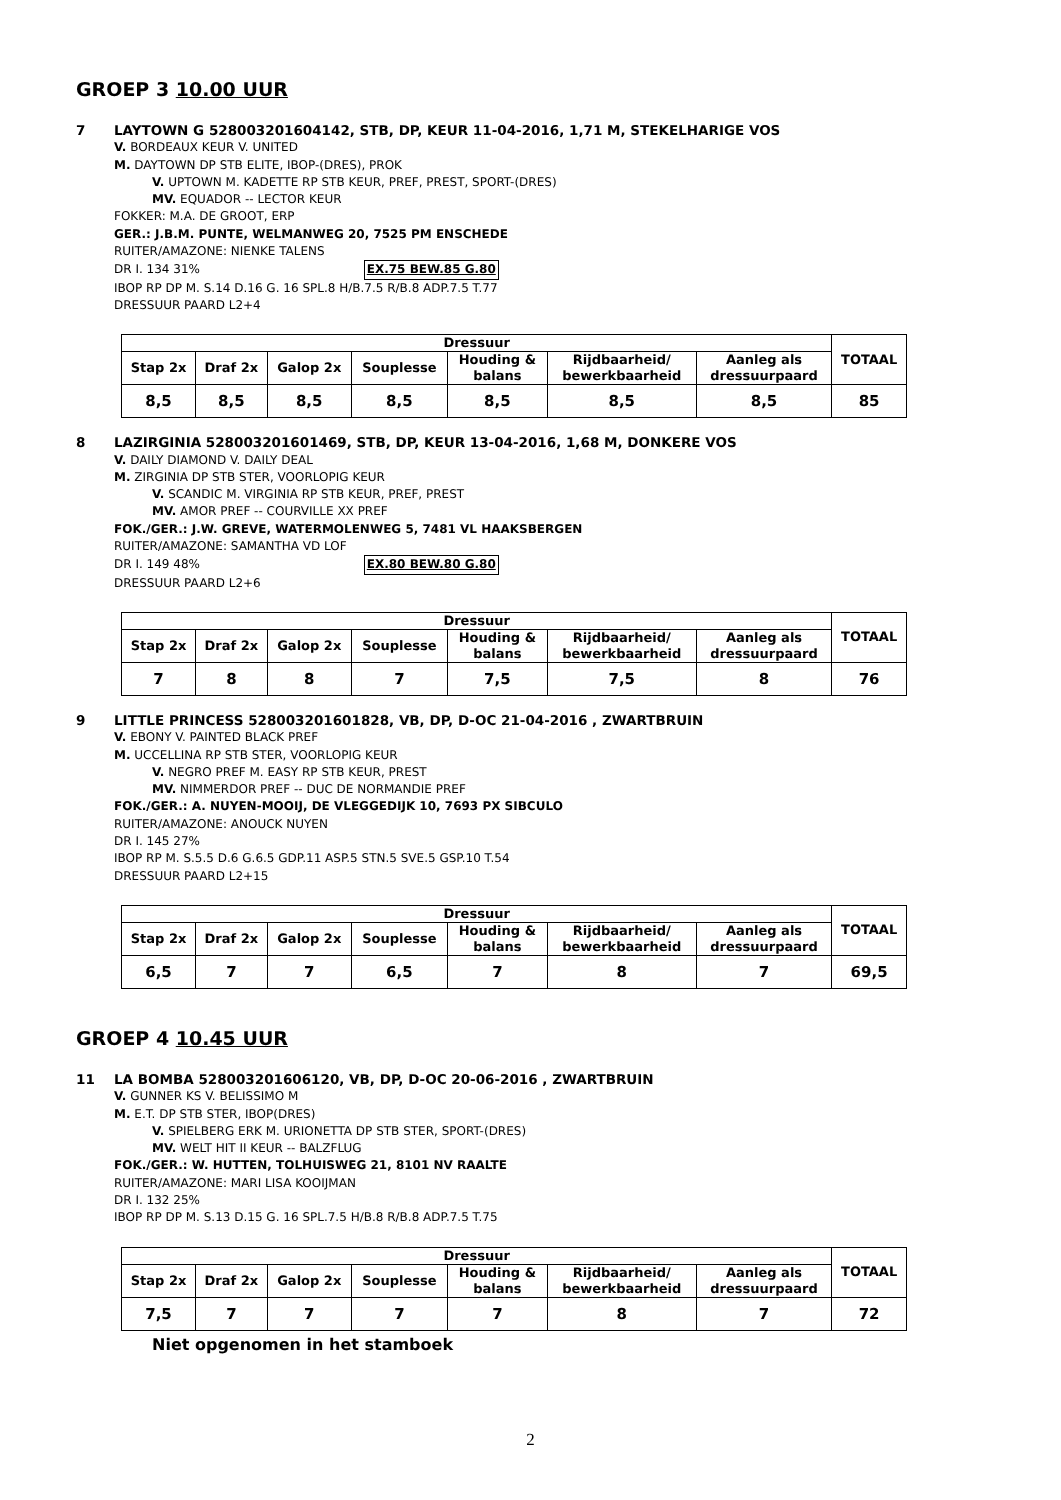GROEP 3 10.00 UUR
7 LAYTOWN G 528003201604142, STB, DP, KEUR 11-04-2016, 1,71 M, STEKELHARIGE VOS
V. BORDEAUX KEUR V. UNITED
M. DAYTOWN DP STB ELITE, IBOP-(DRES), PROK
V. UPTOWN M. KADETTE RP STB KEUR, PREF, PREST, SPORT-(DRES)
MV. EQUADOR -- LECTOR KEUR
FOKKER: M.A. DE GROOT, ERP
GER.: J.B.M. PUNTE, WELMANWEG 20, 7525 PM ENSCHEDE
RUITER/AMAZONE: NIENKE TALENS
DR I. 134 31% EX.75 BEW.85 G.80
IBOP RP DP M. S.14 D.16 G. 16 SPL.8 H/B.7.5 R/B.8 ADP.7.5 T.77
DRESSUUR PAARD L2+4
| Dressuur | | | | | | | TOTAAL |
| --- | --- | --- | --- | --- | --- | --- | --- |
| Stap 2x | Draf 2x | Galop 2x | Souplesse | Houding & balans | Rijdbaarheid/ bewerkbaarheid | Aanleg als dressuurpaard | |
| 8,5 | 8,5 | 8,5 | 8,5 | 8,5 | 8,5 | 8,5 | 85 |
8 LAZIRGINIA 528003201601469, STB, DP, KEUR 13-04-2016, 1,68 M, DONKERE VOS
V. DAILY DIAMOND V. DAILY DEAL
M. ZIRGINIA DP STB STER, VOORLOPIG KEUR
V. SCANDIC M. VIRGINIA RP STB KEUR, PREF, PREST
MV. AMOR PREF -- COURVILLE XX PREF
FOK./GER.: J.W. GREVE, WATERMOLENWEG 5, 7481 VL HAAKSBERGEN
RUITER/AMAZONE: SAMANTHA VD LOF
DR I. 149 48% EX.80 BEW.80 G.80
DRESSUUR PAARD L2+6
| Dressuur | | | | | | | TOTAAL |
| --- | --- | --- | --- | --- | --- | --- | --- |
| Stap 2x | Draf 2x | Galop 2x | Souplesse | Houding & balans | Rijdbaarheid/ bewerkbaarheid | Aanleg als dressuurpaard | |
| 7 | 8 | 8 | 7 | 7,5 | 7,5 | 8 | 76 |
9 LITTLE PRINCESS 528003201601828, VB, DP, D-OC 21-04-2016 , ZWARTBRUIN
V. EBONY V. PAINTED BLACK PREF
M. UCCELLINA RP STB STER, VOORLOPIG KEUR
V. NEGRO PREF M. EASY RP STB KEUR, PREST
MV. NIMMERDOR PREF -- DUC DE NORMANDIE PREF
FOK./GER.: A. NUYEN-MOOIJ, DE VLEGGEDIJK 10, 7693 PX SIBCULO
RUITER/AMAZONE: ANOUCK NUYEN
DR I. 145 27%
IBOP RP M. S.5.5 D.6 G.6.5 GDP.11 ASP.5 STN.5 SVE.5 GSP.10 T.54
DRESSUUR PAARD L2+15
| Dressuur | | | | | | | TOTAAL |
| --- | --- | --- | --- | --- | --- | --- | --- |
| Stap 2x | Draf 2x | Galop 2x | Souplesse | Houding & balans | Rijdbaarheid/ bewerkbaarheid | Aanleg als dressuurpaard | |
| 6,5 | 7 | 7 | 6,5 | 7 | 8 | 7 | 69,5 |
GROEP 4 10.45 UUR
11 LA BOMBA 528003201606120, VB, DP, D-OC 20-06-2016 , ZWARTBRUIN
V. GUNNER KS V. BELISSIMO M
M. E.T. DP STB STER, IBOP(DRES)
V. SPIELBERG ERK M. URIONETTA DP STB STER, SPORT-(DRES)
MV. WELT HIT II KEUR -- BALZFLUG
FOK./GER.: W. HUTTEN, TOLHUISWEG 21, 8101 NV RAALTE
RUITER/AMAZONE: MARI LISA KOOIJMAN
DR I. 132 25%
IBOP RP DP M. S.13 D.15 G. 16 SPL.7.5 H/B.8 R/B.8 ADP.7.5 T.75
| Dressuur | | | | | | | TOTAAL |
| --- | --- | --- | --- | --- | --- | --- | --- |
| Stap 2x | Draf 2x | Galop 2x | Souplesse | Houding & balans | Rijdbaarheid/ bewerkbaarheid | Aanleg als dressuurpaard | |
| 7,5 | 7 | 7 | 7 | 7 | 8 | 7 | 72 |
Niet opgenomen in het stamboek
2